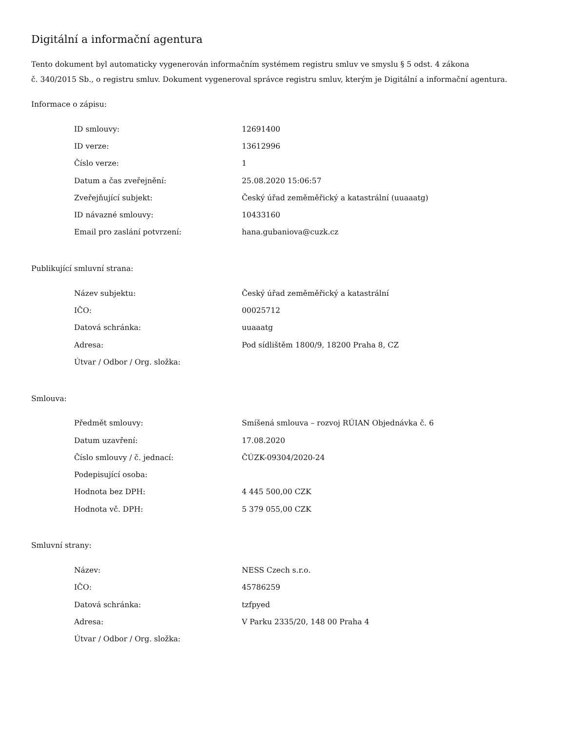Digitální a informační agentura
Tento dokument byl automaticky vygenerován informačním systémem registru smluv ve smyslu § 5 odst. 4 zákona
č. 340/2015 Sb., o registru smluv. Dokument vygeneroval správce registru smluv, kterým je Digitální a informační agentura.
Informace o zápisu:
| ID smlouvy: | 12691400 |
| ID verze: | 13612996 |
| Číslo verze: | 1 |
| Datum a čas zveřejnění: | 25.08.2020 15:06:57 |
| Zveřejňující subjekt: | Český úřad zeměměřický a katastrální (uuaaatg) |
| ID návazné smlouvy: | 10433160 |
| Email pro zaslání potvrzení: | hana.gubaniova@cuzk.cz |
Publikující smluvní strana:
| Název subjektu: | Český úřad zeměměřický a katastrální |
| IČO: | 00025712 |
| Datová schránka: | uuaaatg |
| Adresa: | Pod sídlištěm 1800/9, 18200 Praha 8, CZ |
| Útvar / Odbor / Org. složka: | |
Smlouva:
| Předmět smlouvy: | Smíšená smlouva – rozvoj RÚIAN Objednávka č. 6 |
| Datum uzavření: | 17.08.2020 |
| Číslo smlouvy / č. jednací: | ČÚZK-09304/2020-24 |
| Podepisující osoba: | |
| Hodnota bez DPH: | 4 445 500,00 CZK |
| Hodnota vč. DPH: | 5 379 055,00 CZK |
Smluvní strany:
| Název: | NESS Czech s.r.o. |
| IČO: | 45786259 |
| Datová schránka: | tzfpyed |
| Adresa: | V Parku 2335/20, 148 00 Praha 4 |
| Útvar / Odbor / Org. složka: | |